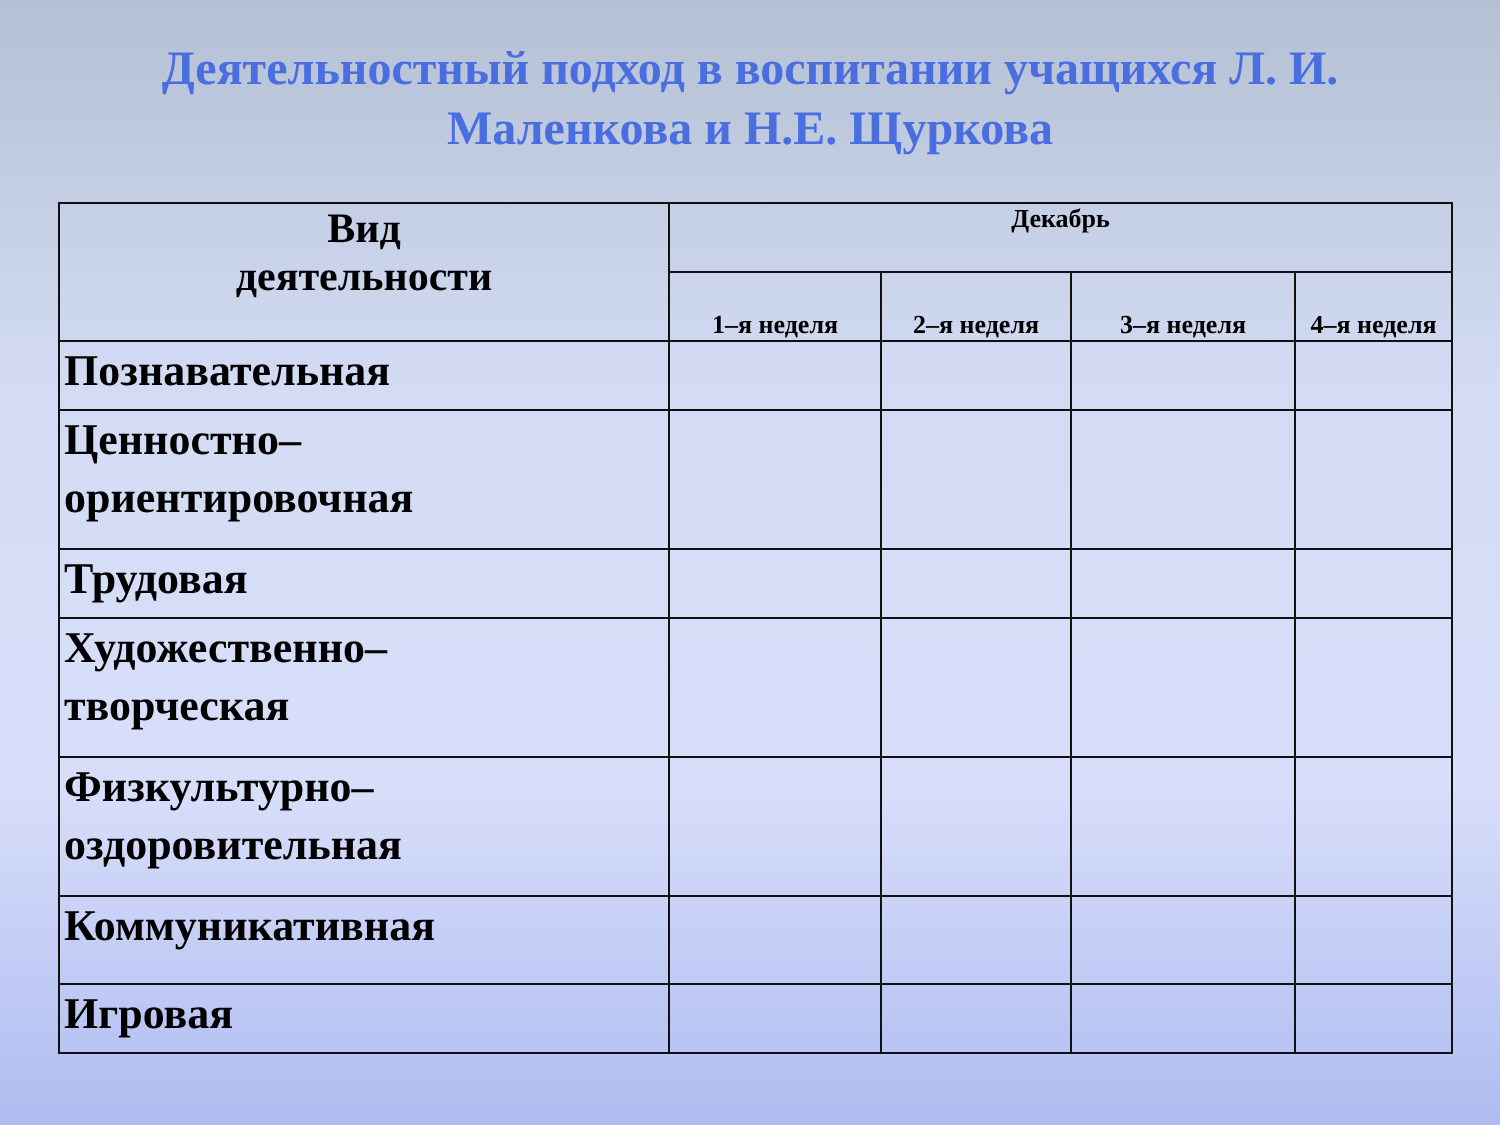Деятельностный подход в воспитании учащихся Л. И. Маленкова и Н.Е. Щуркова
| Вид деятельности | Декабрь | | | |
| --- | --- | --- | --- | --- |
| | 1–я неделя | 2–я неделя | 3–я неделя | 4–я неделя |
| Познавательная | | | | |
| Ценностно– ориентировочная | | | | |
| Трудовая | | | | |
| Художественно– творческая | | | | |
| Физкультурно– оздоровительная | | | | |
| Коммуникативная | | | | |
| Игровая | | | | |